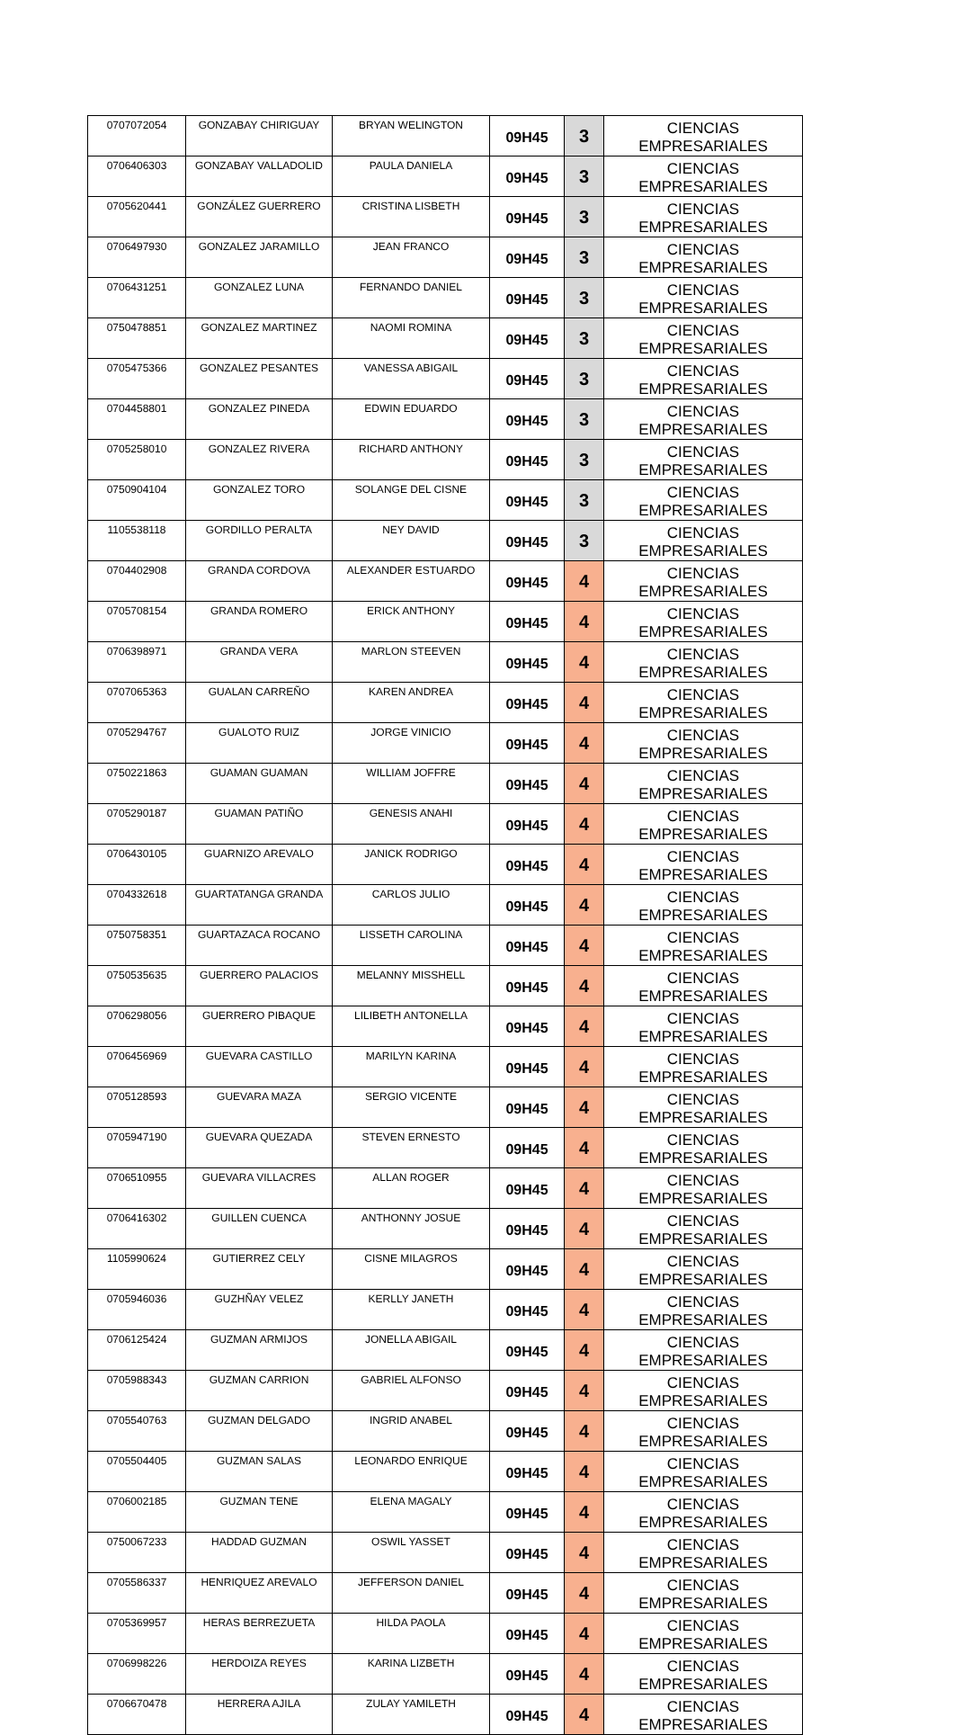| 0707072054 | GONZABAY CHIRIGUAY | BRYAN WELINGTON | 09H45 | 3 | CIENCIAS EMPRESARIALES |
| 0706406303 | GONZABAY VALLADOLID | PAULA DANIELA | 09H45 | 3 | CIENCIAS EMPRESARIALES |
| 0705620441 | GONZÁLEZ GUERRERO | CRISTINA LISBETH | 09H45 | 3 | CIENCIAS EMPRESARIALES |
| 0706497930 | GONZALEZ JARAMILLO | JEAN FRANCO | 09H45 | 3 | CIENCIAS EMPRESARIALES |
| 0706431251 | GONZALEZ LUNA | FERNANDO DANIEL | 09H45 | 3 | CIENCIAS EMPRESARIALES |
| 0750478851 | GONZALEZ MARTINEZ | NAOMI ROMINA | 09H45 | 3 | CIENCIAS EMPRESARIALES |
| 0705475366 | GONZALEZ PESANTES | VANESSA ABIGAIL | 09H45 | 3 | CIENCIAS EMPRESARIALES |
| 0704458801 | GONZALEZ PINEDA | EDWIN EDUARDO | 09H45 | 3 | CIENCIAS EMPRESARIALES |
| 0705258010 | GONZALEZ RIVERA | RICHARD ANTHONY | 09H45 | 3 | CIENCIAS EMPRESARIALES |
| 0750904104 | GONZALEZ TORO | SOLANGE DEL CISNE | 09H45 | 3 | CIENCIAS EMPRESARIALES |
| 1105538118 | GORDILLO PERALTA | NEY DAVID | 09H45 | 3 | CIENCIAS EMPRESARIALES |
| 0704402908 | GRANDA CORDOVA | ALEXANDER ESTUARDO | 09H45 | 4 | CIENCIAS EMPRESARIALES |
| 0705708154 | GRANDA ROMERO | ERICK ANTHONY | 09H45 | 4 | CIENCIAS EMPRESARIALES |
| 0706398971 | GRANDA VERA | MARLON STEEVEN | 09H45 | 4 | CIENCIAS EMPRESARIALES |
| 0707065363 | GUALAN CARREÑO | KAREN ANDREA | 09H45 | 4 | CIENCIAS EMPRESARIALES |
| 0705294767 | GUALOTO RUIZ | JORGE VINICIO | 09H45 | 4 | CIENCIAS EMPRESARIALES |
| 0750221863 | GUAMAN GUAMAN | WILLIAM JOFFRE | 09H45 | 4 | CIENCIAS EMPRESARIALES |
| 0705290187 | GUAMAN PATIÑO | GENESIS ANAHI | 09H45 | 4 | CIENCIAS EMPRESARIALES |
| 0706430105 | GUARNIZO AREVALO | JANICK RODRIGO | 09H45 | 4 | CIENCIAS EMPRESARIALES |
| 0704332618 | GUARTATANGA GRANDA | CARLOS JULIO | 09H45 | 4 | CIENCIAS EMPRESARIALES |
| 0750758351 | GUARTAZACA ROCANO | LISSETH CAROLINA | 09H45 | 4 | CIENCIAS EMPRESARIALES |
| 0750535635 | GUERRERO PALACIOS | MELANNY MISSHELL | 09H45 | 4 | CIENCIAS EMPRESARIALES |
| 0706298056 | GUERRERO PIBAQUE | LILIBETH ANTONELLA | 09H45 | 4 | CIENCIAS EMPRESARIALES |
| 0706456969 | GUEVARA CASTILLO | MARILYN KARINA | 09H45 | 4 | CIENCIAS EMPRESARIALES |
| 0705128593 | GUEVARA MAZA | SERGIO VICENTE | 09H45 | 4 | CIENCIAS EMPRESARIALES |
| 0705947190 | GUEVARA QUEZADA | STEVEN ERNESTO | 09H45 | 4 | CIENCIAS EMPRESARIALES |
| 0706510955 | GUEVARA VILLACRES | ALLAN ROGER | 09H45 | 4 | CIENCIAS EMPRESARIALES |
| 0706416302 | GUILLEN CUENCA | ANTHONNY JOSUE | 09H45 | 4 | CIENCIAS EMPRESARIALES |
| 1105990624 | GUTIERREZ CELY | CISNE MILAGROS | 09H45 | 4 | CIENCIAS EMPRESARIALES |
| 0705946036 | GUZHÑAY VELEZ | KERLLY JANETH | 09H45 | 4 | CIENCIAS EMPRESARIALES |
| 0706125424 | GUZMAN ARMIJOS | JONELLA ABIGAIL | 09H45 | 4 | CIENCIAS EMPRESARIALES |
| 0705988343 | GUZMAN CARRION | GABRIEL ALFONSO | 09H45 | 4 | CIENCIAS EMPRESARIALES |
| 0705540763 | GUZMAN DELGADO | INGRID ANABEL | 09H45 | 4 | CIENCIAS EMPRESARIALES |
| 0705504405 | GUZMAN SALAS | LEONARDO ENRIQUE | 09H45 | 4 | CIENCIAS EMPRESARIALES |
| 0706002185 | GUZMAN TENE | ELENA MAGALY | 09H45 | 4 | CIENCIAS EMPRESARIALES |
| 0750067233 | HADDAD GUZMAN | OSWIL YASSET | 09H45 | 4 | CIENCIAS EMPRESARIALES |
| 0705586337 | HENRIQUEZ AREVALO | JEFFERSON DANIEL | 09H45 | 4 | CIENCIAS EMPRESARIALES |
| 0705369957 | HERAS BERREZUETA | HILDA PAOLA | 09H45 | 4 | CIENCIAS EMPRESARIALES |
| 0706998226 | HERDOIZA REYES | KARINA LIZBETH | 09H45 | 4 | CIENCIAS EMPRESARIALES |
| 0706670478 | HERRERA AJILA | ZULAY YAMILETH | 09H45 | 4 | CIENCIAS EMPRESARIALES |